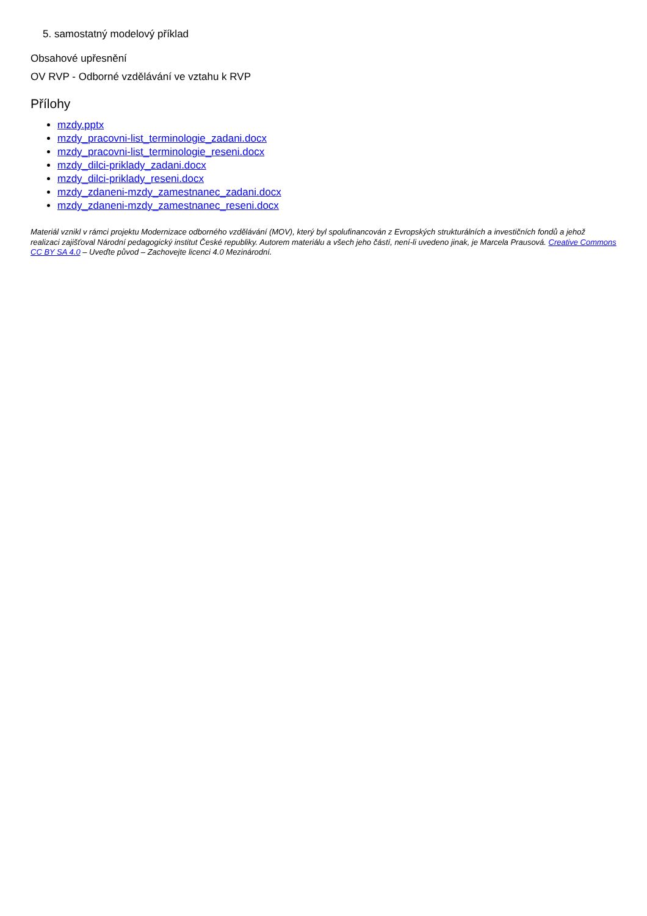5. samostatný modelový příklad
Obsahové upřesnění
OV RVP - Odborné vzdělávání ve vztahu k RVP
Přílohy
mzdy.pptx
mzdy_pracovni-list_terminologie_zadani.docx
mzdy_pracovni-list_terminologie_reseni.docx
mzdy_dilci-priklady_zadani.docx
mzdy_dilci-priklady_reseni.docx
mzdy_zdaneni-mzdy_zamestnanec_zadani.docx
mzdy_zdaneni-mzdy_zamestnanec_reseni.docx
Materiál vznikl v rámci projektu Modernizace odborného vzdělávání (MOV), který byl spolufinancován z Evropských strukturálních a investičních fondů a jehož realizaci zajišťoval Národní pedagogický institut České republiky. Autorem materiálu a všech jeho částí, není-li uvedeno jinak, je Marcela Prausová. Creative Commons CC BY SA 4.0 – Uveďte původ – Zachovejte licenci 4.0 Mezinárodní.